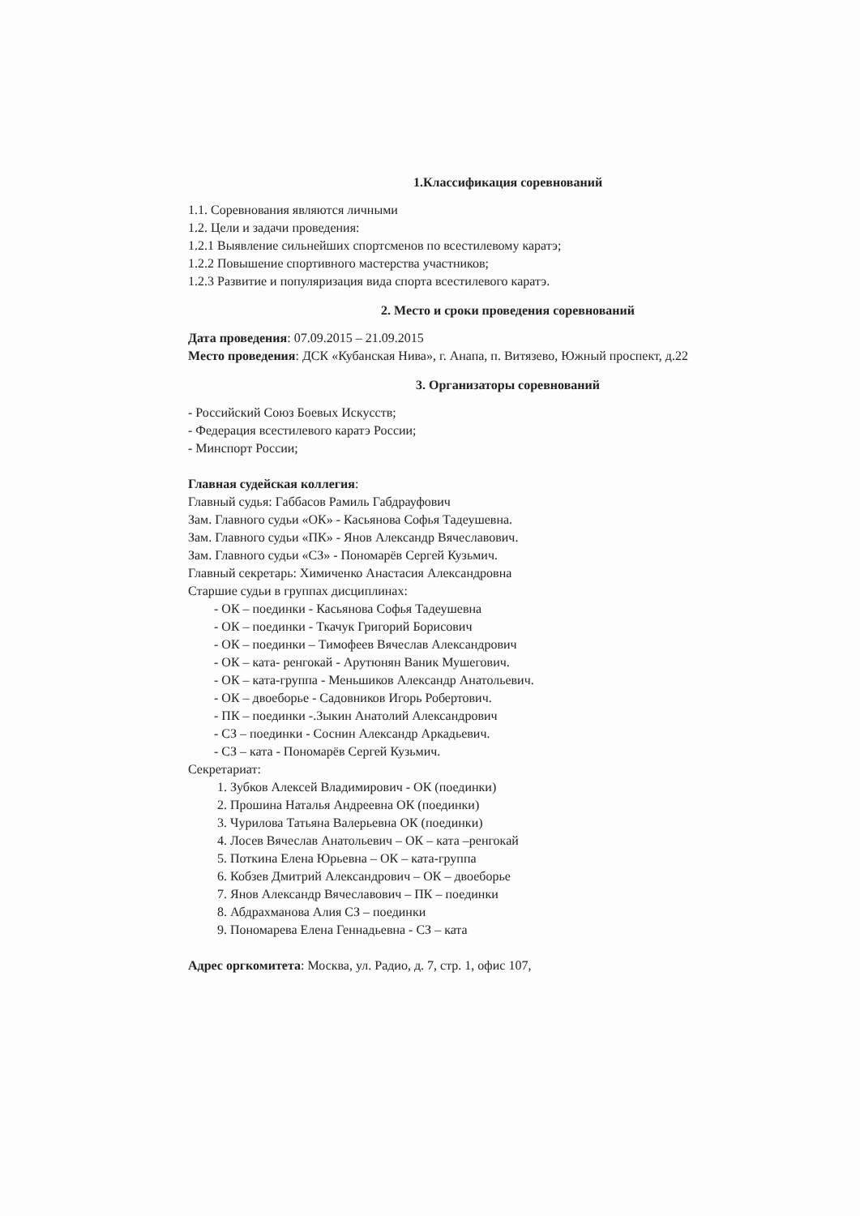1.Классификация соревнований
1.1. Соревнования являются личными
1.2. Цели и задачи проведения:
1.2.1 Выявление сильнейших спортсменов по всестилевому каратэ;
1.2.2 Повышение спортивного мастерства участников;
1.2.3 Развитие и популяризация вида спорта всестилевого каратэ.
2. Место и сроки проведения соревнований
Дата проведения: 07.09.2015 – 21.09.2015
Место проведения: ДСК «Кубанская Нива», г. Анапа, п. Витязево, Южный проспект, д.22
3. Организаторы соревнований
- Российский Союз Боевых Искусств;
- Федерация всестилевого каратэ России;
- Минспорт России;
Главная судейская коллегия:
Главный судья: Габбасов Рамиль Габдрауфович
Зам. Главного судьи «ОК» - Касьянова Софья Тадеушевна.
Зам. Главного судьи «ПК» - Янов Александр Вячеславович.
Зам. Главного судьи «СЗ» - Пономарёв Сергей Кузьмич.
Главный секретарь: Химиченко Анастасия Александровна
Старшие судьи в группах дисциплинах:
- ОК – поединки - Касьянова Софья Тадеушевна
- ОК – поединки - Ткачук Григорий Борисович
- ОК – поединки – Тимофеев Вячеслав Александрович
- ОК – ката- ренгокай - Арутюнян Ваник Мушегович.
- ОК – ката-группа - Меньшиков Александр Анатольевич.
- ОК – двоеборье - Садовников Игорь Робертович.
- ПК – поединки -.Зыкин Анатолий Александрович
- СЗ – поединки - Соснин Александр Аркадьевич.
- СЗ – ката - Пономарёв Сергей Кузьмич.
Секретариат:
1. Зубков Алексей Владимирович - ОК (поединки)
2. Прошина Наталья Андреевна ОК (поединки)
3. Чурилова Татьяна Валерьевна ОК (поединки)
4. Лосев Вячеслав Анатольевич – ОК – ката –ренгокай
5. Поткина Елена Юрьевна – ОК – ката-группа
6. Кобзев Дмитрий Александрович – ОК – двоеборье
7. Янов Александр Вячеславович – ПК – поединки
8. Абдрахманова Алия СЗ – поединки
9. Пономарева Елена Геннадьевна - СЗ – ката
Адрес оргкомитета: Москва, ул. Радио, д. 7, стр. 1, офис 107,